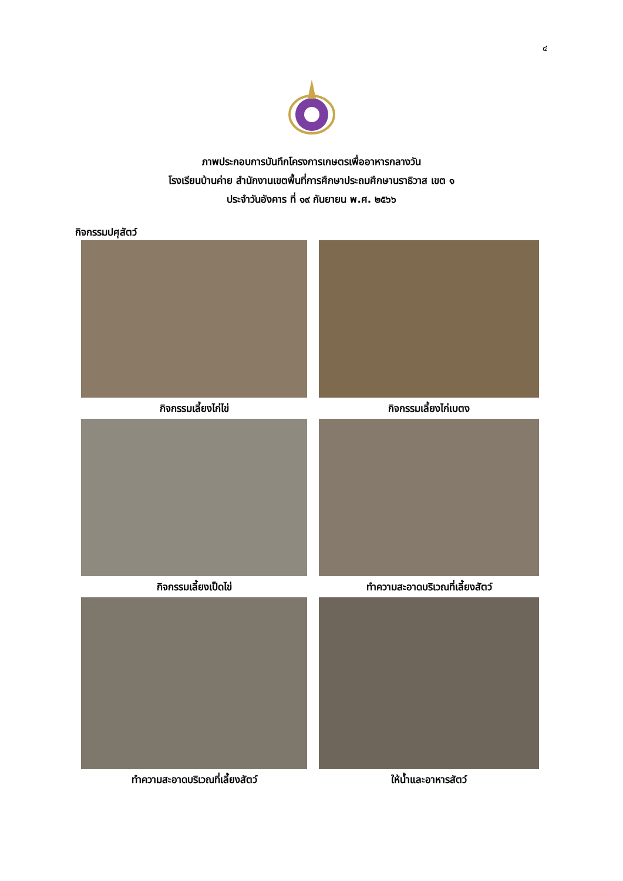๔
ภาพประกอบการบันทึกโครงการเกษตรเพื่ออาหารกลางวัน
โรงเรียนบ้านค่าย สำนักงานเขตพื้นที่การศึกษาประถมศึกษานราธิวาส เขต ๑
ประจำวันอังคาร ที่ ๑๙ กันยายน พ.ศ. ๒๕๖๖
กิจกรรมปศุสัตว์
กิจกรรมเลี้ยงไก่ไข่
กิจกรรมเลี้ยงไก่เบตง
กิจกรรมเลี้ยงเป็ดไข่
ทำความสะอาดบริเวณที่เลี้ยงสัตว์
ทำความสะอาดบริเวณที่เลี้ยงสัตว์
ให้น้ำและอาหารสัตว์